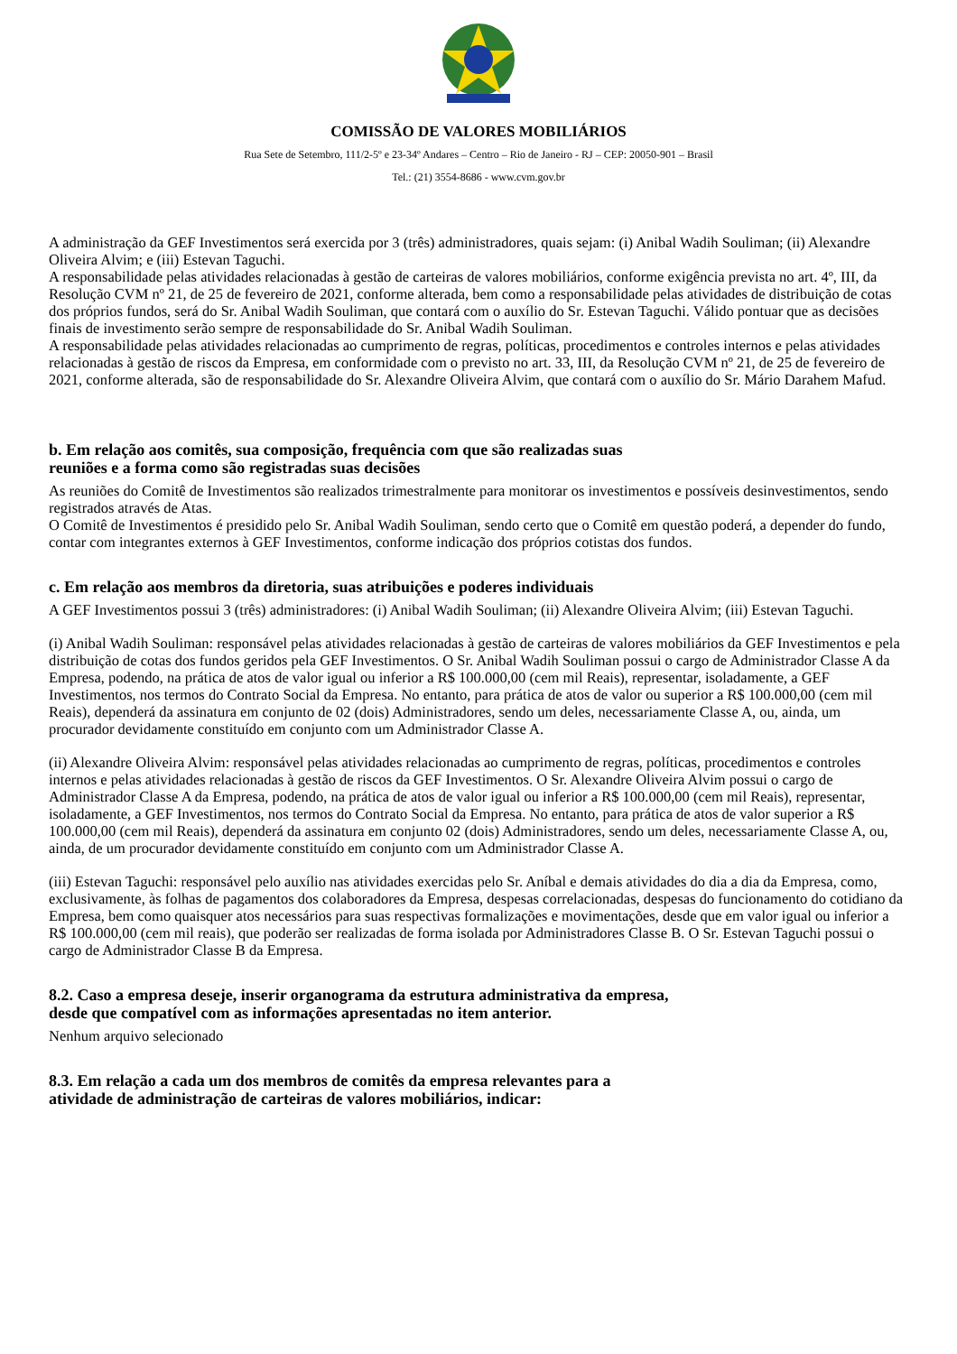COMISSÃO DE VALORES MOBILIÁRIOS
Rua Sete de Setembro, 111/2-5º e 23-34º Andares – Centro – Rio de Janeiro - RJ – CEP: 20050-901 – Brasil
Tel.: (21) 3554-8686 - www.cvm.gov.br
A administração da GEF Investimentos será exercida por 3 (três) administradores, quais sejam: (i) Anibal Wadih Souliman; (ii) Alexandre Oliveira Alvim; e (iii) Estevan Taguchi.
A responsabilidade pelas atividades relacionadas à gestão de carteiras de valores mobiliários, conforme exigência prevista no art. 4º, III, da Resolução CVM nº 21, de 25 de fevereiro de 2021, conforme alterada, bem como a responsabilidade pelas atividades de distribuição de cotas dos próprios fundos, será do Sr. Anibal Wadih Souliman, que contará com o auxílio do Sr. Estevan Taguchi. Válido pontuar que as decisões finais de investimento serão sempre de responsabilidade do Sr. Anibal Wadih Souliman.
A responsabilidade pelas atividades relacionadas ao cumprimento de regras, políticas, procedimentos e controles internos e pelas atividades relacionadas à gestão de riscos da Empresa, em conformidade com o previsto no art. 33, III, da Resolução CVM nº 21, de 25 de fevereiro de 2021, conforme alterada, são de responsabilidade do Sr. Alexandre Oliveira Alvim, que contará com o auxílio do Sr. Mário Darahem Mafud.
b. Em relação aos comitês, sua composição, frequência com que são realizadas suas
reuniões e a forma como são registradas suas decisões
As reuniões do Comitê de Investimentos são realizados trimestralmente para monitorar os investimentos e possíveis desinvestimentos, sendo registrados através de Atas.
O Comitê de Investimentos é presidido pelo Sr. Anibal Wadih Souliman, sendo certo que o Comitê em questão poderá, a depender do fundo, contar com integrantes externos à GEF Investimentos, conforme indicação dos próprios cotistas dos fundos.
c. Em relação aos membros da diretoria, suas atribuições e poderes individuais
A GEF Investimentos possui 3 (três) administradores: (i) Anibal Wadih Souliman; (ii) Alexandre Oliveira Alvim; (iii) Estevan Taguchi.
(i) Anibal Wadih Souliman: responsável pelas atividades relacionadas à gestão de carteiras de valores mobiliários da GEF Investimentos e pela distribuição de cotas dos fundos geridos pela GEF Investimentos. O Sr. Anibal Wadih Souliman possui o cargo de Administrador Classe A da Empresa, podendo, na prática de atos de valor igual ou inferior a R$ 100.000,00 (cem mil Reais), representar, isoladamente, a GEF Investimentos, nos termos do Contrato Social da Empresa. No entanto, para prática de atos de valor ou superior a R$ 100.000,00 (cem mil Reais), dependerá da assinatura em conjunto de 02 (dois) Administradores, sendo um deles, necessariamente Classe A, ou, ainda, um procurador devidamente constituído em conjunto com um Administrador Classe A.
(ii) Alexandre Oliveira Alvim: responsável pelas atividades relacionadas ao cumprimento de regras, políticas, procedimentos e controles internos e pelas atividades relacionadas à gestão de riscos da GEF Investimentos. O Sr. Alexandre Oliveira Alvim possui o cargo de Administrador Classe A da Empresa, podendo, na prática de atos de valor igual ou inferior a R$ 100.000,00 (cem mil Reais), representar, isoladamente, a GEF Investimentos, nos termos do Contrato Social da Empresa. No entanto, para prática de atos de valor superior a R$ 100.000,00 (cem mil Reais), dependerá da assinatura em conjunto 02 (dois) Administradores, sendo um deles, necessariamente Classe A, ou, ainda, de um procurador devidamente constituído em conjunto com um Administrador Classe A.
(iii) Estevan Taguchi: responsável pelo auxílio nas atividades exercidas pelo Sr. Aníbal e demais atividades do dia a dia da Empresa, como, exclusivamente, às folhas de pagamentos dos colaboradores da Empresa, despesas correlacionadas, despesas do funcionamento do cotidiano da Empresa, bem como quaisquer atos necessários para suas respectivas formalizações e movimentações, desde que em valor igual ou inferior a R$ 100.000,00 (cem mil reais), que poderão ser realizadas de forma isolada por Administradores Classe B. O Sr. Estevan Taguchi possui o cargo de Administrador Classe B da Empresa.
8.2. Caso a empresa deseje, inserir organograma da estrutura administrativa da empresa,
desde que compatível com as informações apresentadas no item anterior.
Nenhum arquivo selecionado
8.3. Em relação a cada um dos membros de comitês da empresa relevantes para a
atividade de administração de carteiras de valores mobiliários, indicar: